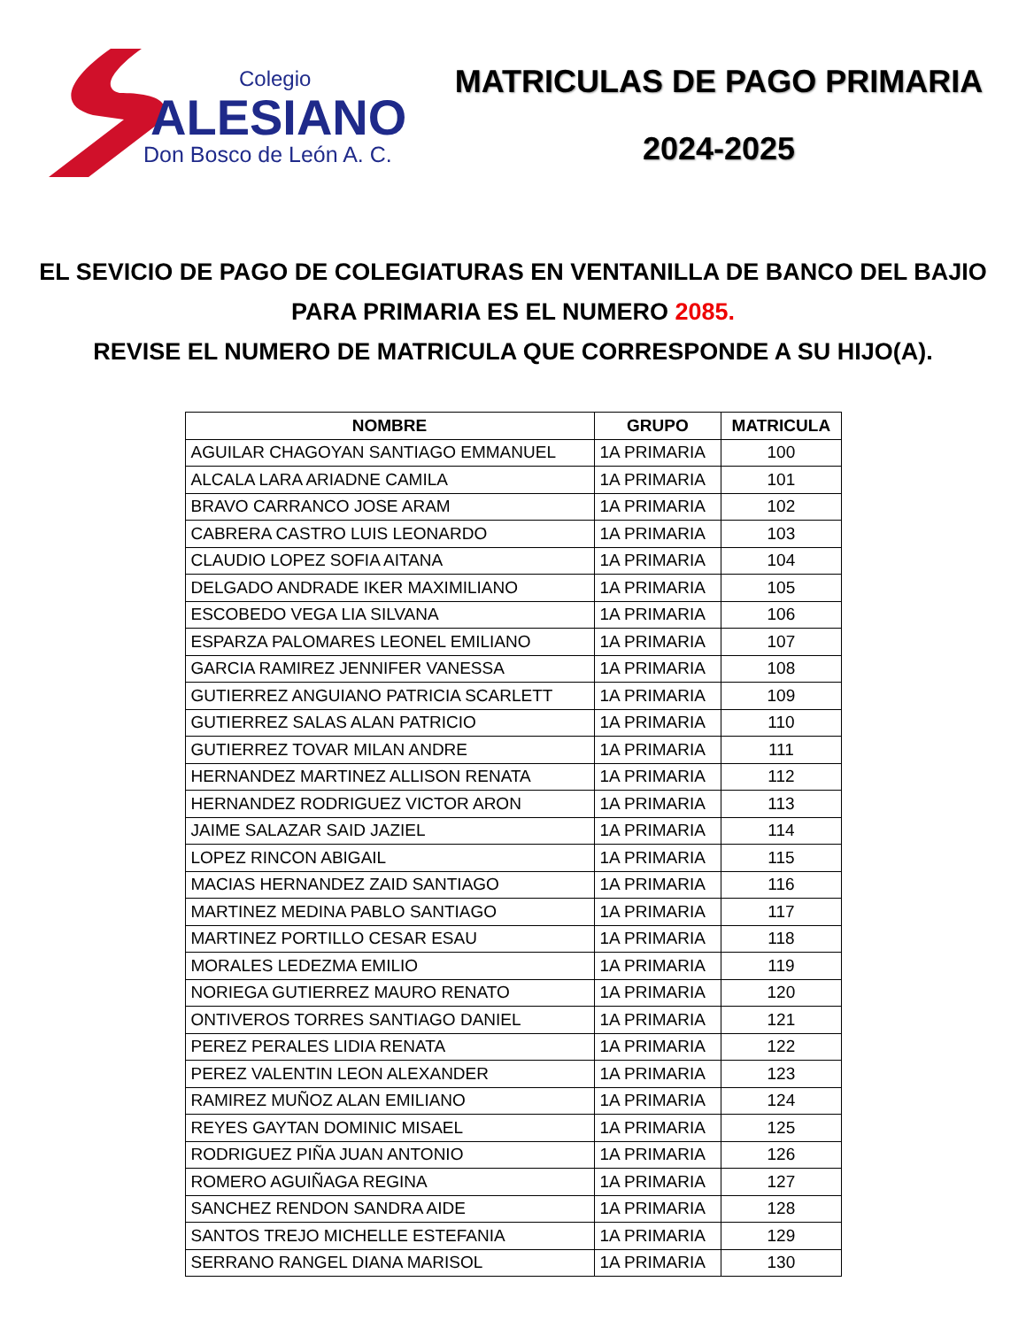Colegio
ALESIANO
Don Bosco de León A. C.
MATRICULAS DE PAGO PRIMARIA
2024-2025
EL SEVICIO DE PAGO DE COLEGIATURAS EN VENTANILLA DE BANCO DEL BAJIO PARA PRIMARIA ES EL NUMERO 2085.
REVISE EL NUMERO DE MATRICULA QUE CORRESPONDE A SU HIJO(A).
| NOMBRE | GRUPO | MATRICULA |
| --- | --- | --- |
| AGUILAR CHAGOYAN SANTIAGO EMMANUEL | 1A PRIMARIA | 100 |
| ALCALA LARA ARIADNE CAMILA | 1A PRIMARIA | 101 |
| BRAVO CARRANCO JOSE ARAM | 1A PRIMARIA | 102 |
| CABRERA CASTRO LUIS LEONARDO | 1A PRIMARIA | 103 |
| CLAUDIO LOPEZ SOFIA AITANA | 1A PRIMARIA | 104 |
| DELGADO ANDRADE IKER MAXIMILIANO | 1A PRIMARIA | 105 |
| ESCOBEDO VEGA LIA SILVANA | 1A PRIMARIA | 106 |
| ESPARZA PALOMARES LEONEL EMILIANO | 1A PRIMARIA | 107 |
| GARCIA RAMIREZ JENNIFER VANESSA | 1A PRIMARIA | 108 |
| GUTIERREZ ANGUIANO PATRICIA SCARLETT | 1A PRIMARIA | 109 |
| GUTIERREZ SALAS ALAN PATRICIO | 1A PRIMARIA | 110 |
| GUTIERREZ TOVAR MILAN ANDRE | 1A PRIMARIA | 111 |
| HERNANDEZ MARTINEZ ALLISON RENATA | 1A PRIMARIA | 112 |
| HERNANDEZ RODRIGUEZ VICTOR ARON | 1A PRIMARIA | 113 |
| JAIME SALAZAR SAID JAZIEL | 1A PRIMARIA | 114 |
| LOPEZ RINCON ABIGAIL | 1A PRIMARIA | 115 |
| MACIAS HERNANDEZ ZAID SANTIAGO | 1A PRIMARIA | 116 |
| MARTINEZ MEDINA PABLO SANTIAGO | 1A PRIMARIA | 117 |
| MARTINEZ PORTILLO CESAR ESAU | 1A PRIMARIA | 118 |
| MORALES LEDEZMA EMILIO | 1A PRIMARIA | 119 |
| NORIEGA GUTIERREZ MAURO RENATO | 1A PRIMARIA | 120 |
| ONTIVEROS TORRES SANTIAGO DANIEL | 1A PRIMARIA | 121 |
| PEREZ PERALES LIDIA RENATA | 1A PRIMARIA | 122 |
| PEREZ VALENTIN LEON ALEXANDER | 1A PRIMARIA | 123 |
| RAMIREZ MUÑOZ ALAN EMILIANO | 1A PRIMARIA | 124 |
| REYES GAYTAN DOMINIC MISAEL | 1A PRIMARIA | 125 |
| RODRIGUEZ PIÑA JUAN ANTONIO | 1A PRIMARIA | 126 |
| ROMERO AGUIÑAGA REGINA | 1A PRIMARIA | 127 |
| SANCHEZ RENDON SANDRA AIDE | 1A PRIMARIA | 128 |
| SANTOS TREJO MICHELLE ESTEFANIA | 1A PRIMARIA | 129 |
| SERRANO RANGEL DIANA MARISOL | 1A PRIMARIA | 130 |